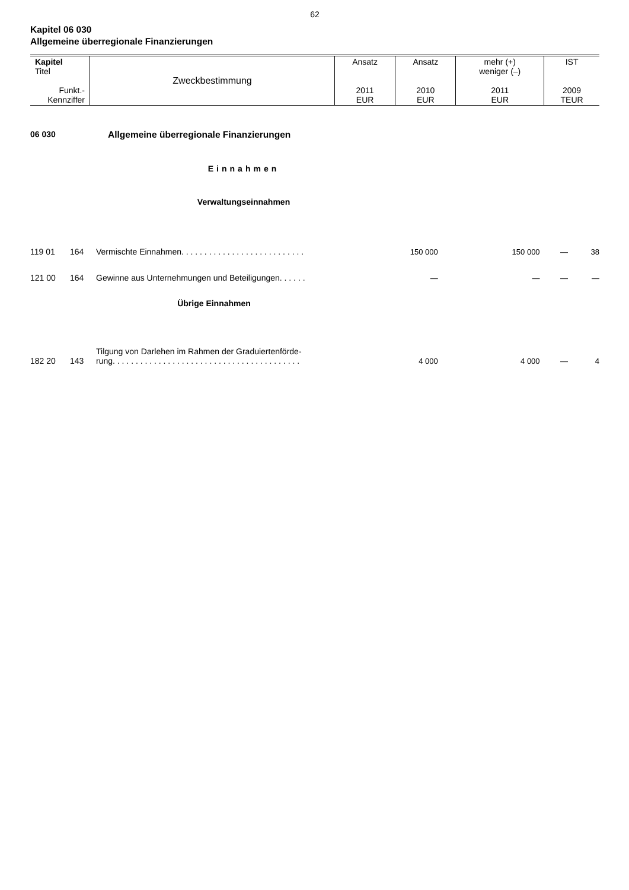62
Kapitel 06 030
Allgemeine überregionale Finanzierungen
| Kapitel Titel Funkt.- Kennziffer | Zweckbestimmung | Ansatz 2011 EUR | Ansatz 2010 EUR | mehr (+) weniger (–) 2011 EUR | IST 2009 TEUR |
06 030 Allgemeine überregionale Finanzierungen
Einnahmen
Verwaltungseinnahmen
| 119 01 | 164 | Vermischte Einnahmen. . . . . . . . . . . . . . . . . . . . . . . . . . . | 150 000 | 150 000 | — | 38 |
| 121 00 | 164 | Gewinne aus Unternehmungen und Beteiligungen. . . . . . | — | — | — | — |
| Übrige Einnahmen | | | | | | |
| 182 20 | 143 | Tilgung von Darlehen im Rahmen der Graduiertenförde- rung. . . . . . . . . . . . . . . . . . . . . . . . . . . . . . . . . . . . . . . . . | 4 000 | 4 000 | — | 4 |